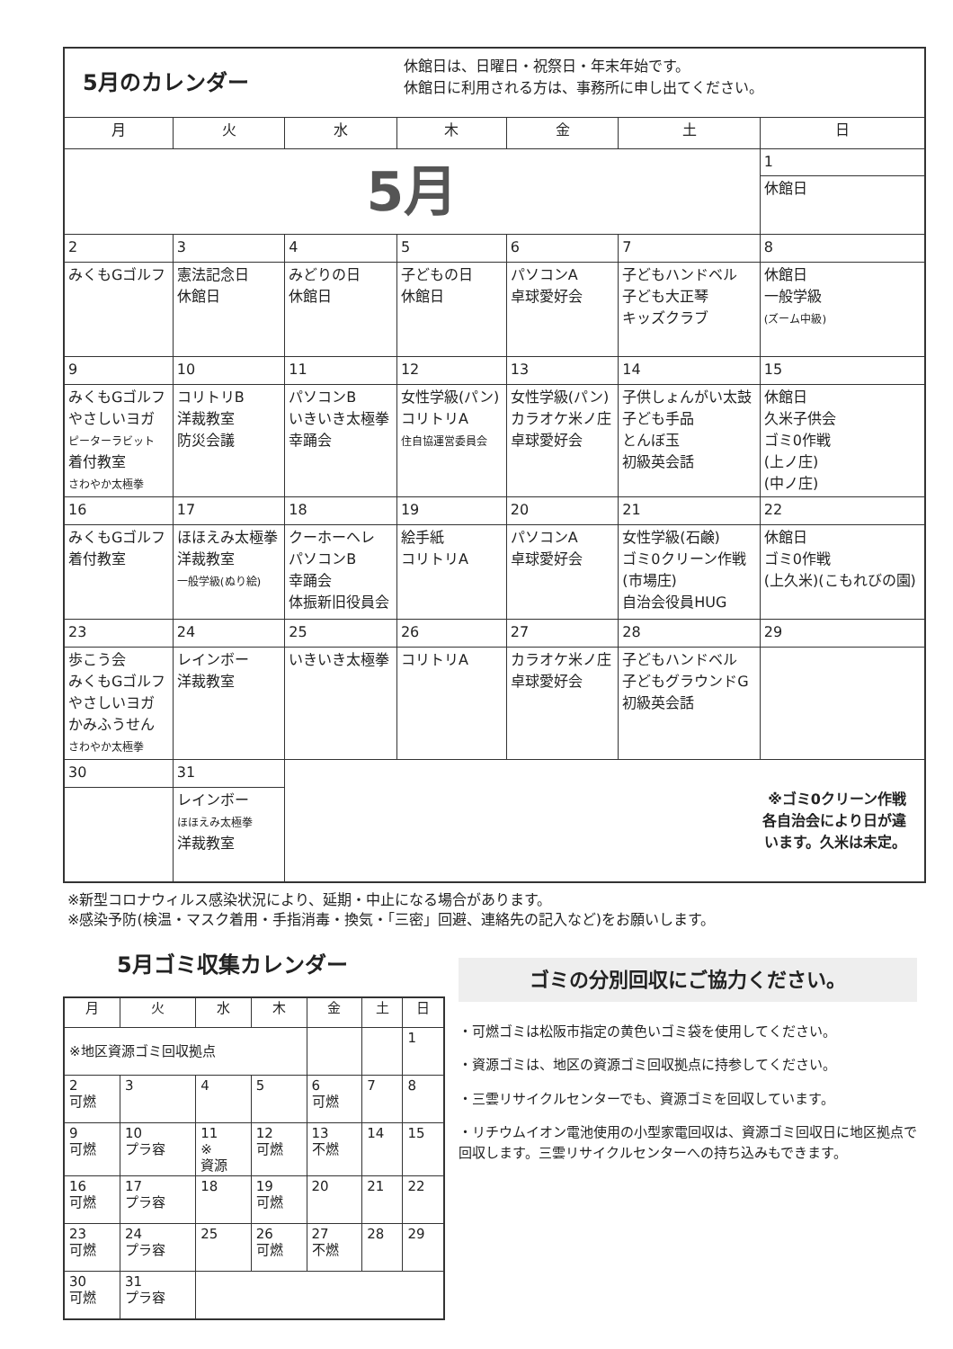| 5月のカレンダー | | | 休館日は、日曜日・祝祭日・年末年始です。 休館日に利用される方は、事務所に申し出てください。 | | | |
| 月 | 火 | 水 | 木 | 金 | 土 | 日 |
| 5月 | | | | | | 1 |
| | | | | | | 休館日 |
| 2 | 3 | 4 | 5 | 6 | 7 | 8 |
| みくもGゴルフ | 憲法記念日 休館日 | みどりの日 休館日 | 子どもの日 休館日 | パソコンA 卓球愛好会 | 子どもハンドベル 子ども大正琴 キッズクラブ | 休館日 一般学級 (ズーム中級) |
| 9 | 10 | 11 | 12 | 13 | 14 | 15 |
| みくもGゴルフ やさしいヨガ ピーターラビット 着付教室 さわやか太極拳 | コリトリB 洋裁教室 防災会議 | パソコンB いきいき太極拳 幸踊会 | 女性学級(パン) コリトリA 住自協運営委員会 | 女性学級(パン) カラオケ米ノ庄 卓球愛好会 | 子供しょんがい太鼓 子ども手品 とんぼ玉 初級英会話 | 休館日 久米子供会 ゴミ0作戦 (上ノ庄) (中ノ庄) |
| 16 | 17 | 18 | 19 | 20 | 21 | 22 |
| みくもGゴルフ 着付教室 | ほほえみ太極拳 洋裁教室 一般学級(ぬり絵) | クーホーヘレ パソコンB 幸踊会 体振新旧役員会 | 絵手紙 コリトリA | パソコンA 卓球愛好会 | 女性学級(石鹸) ゴミ0クリーン作戦 (市場庄) 自治会役員HUG | 休館日 ゴミ0作戦 (上久米)(こもれびの園) |
| 23 | 24 | 25 | 26 | 27 | 28 | 29 |
| 歩こう会 みくもGゴルフ やさしいヨガ かみふうせん さわやか太極拳 | レインボー 洋裁教室 | いきいき太極拳 | コリトリA | カラオケ米ノ庄 卓球愛好会 | 子どもハンドベル 子どもグラウンドG 初級英会話 | |
| 30 | 31 | ※ゴミ0クリーン作戦 各自治会により日が違 います。久米は未定。 | | | | |
| | レインボー ほほえみ太極拳 洋裁教室 | | | | | |
※新型コロナウィルス感染状況により、延期・中止になる場合があります。
※感染予防(検温・マスク着用・手指消毒・換気・「三密」回避、連絡先の記入など)をお願いします。
5月ゴミ収集カレンダー
| 月 | 火 | 水 | 木 | 金 | 土 | 日 |
| --- | --- | --- | --- | --- | --- | --- |
| ※地区資源ゴミ回収拠点 | | | | | | 1 |
| 2 可燃 | 3 | 4 | 5 | 6 可燃 | 7 | 8 |
| 9 可燃 | 10 プラ容 | 11 ※ 資源 | 12 可燃 | 13 不燃 | 14 | 15 |
| 16 可燃 | 17 プラ容 | 18 | 19 可燃 | 20 | 21 | 22 |
| 23 可燃 | 24 プラ容 | 25 | 26 可燃 | 27 不燃 | 28 | 29 |
| 30 可燃 | 31 プラ容 | | | | | |
ゴミの分別回収にご協力ください。
・可燃ゴミは松阪市指定の黄色いゴミ袋を使用してください。
・資源ゴミは、地区の資源ゴミ回収拠点に持参してください。
・三雲リサイクルセンターでも、資源ゴミを回収しています。
・リチウムイオン電池使用の小型家電回収は、資源ゴミ回収日に地区拠点で回収します。三雲リサイクルセンターへの持ち込みもできます。